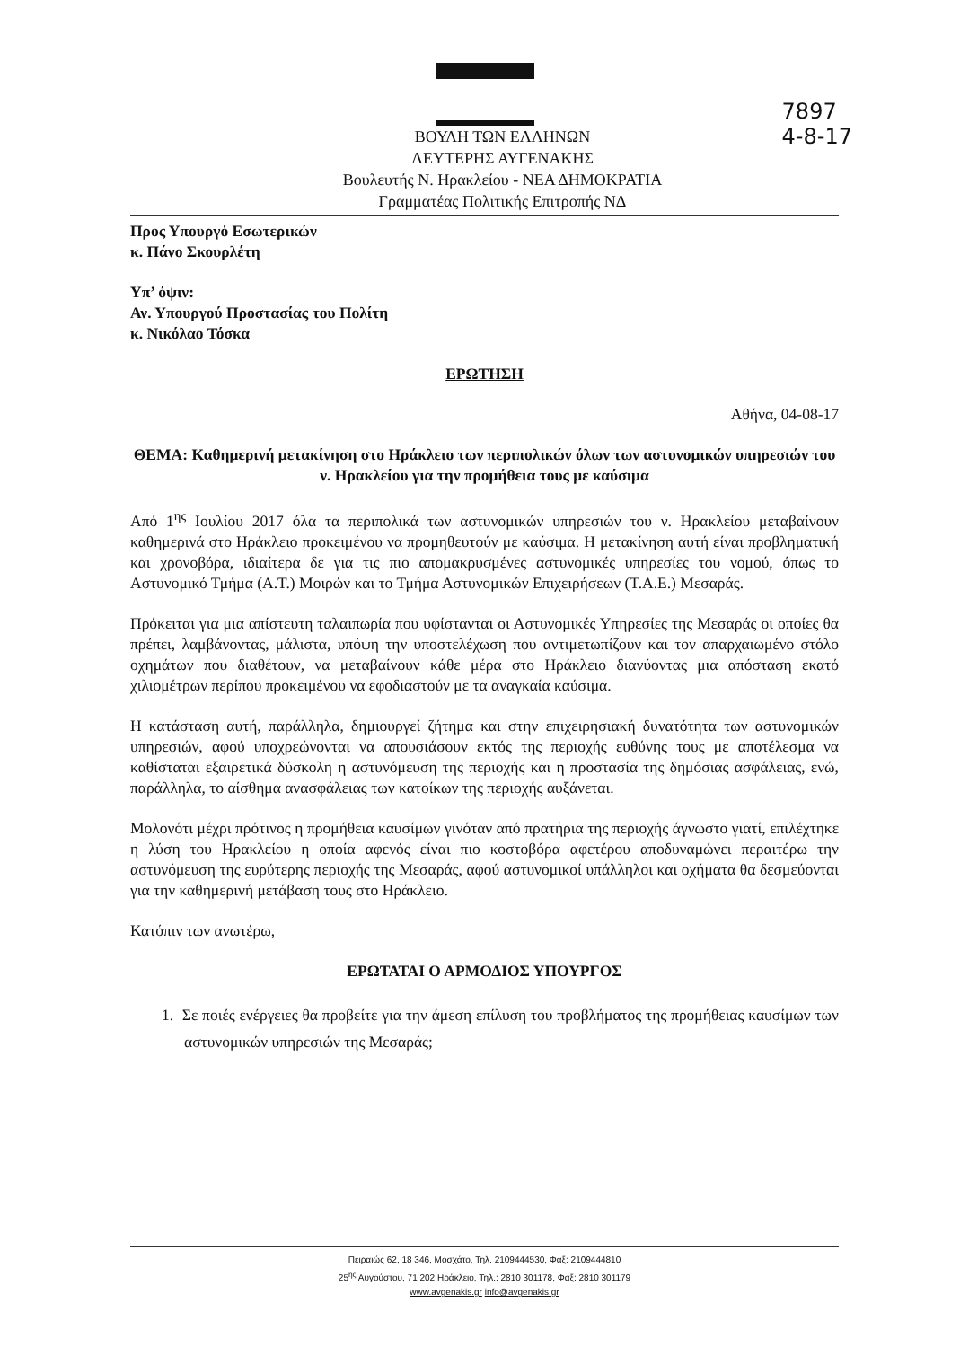7897
4-8-17
ΒΟΥΛΗ ΤΩΝ ΕΛΛΗΝΩΝ
ΛΕΥΤΕΡΗΣ ΑΥΓΕΝΑΚΗΣ
Βουλευτής Ν. Ηρακλείου - ΝΕΑ ΔΗΜΟΚΡΑΤΙΑ
Γραμματέας Πολιτικής Επιτροπής ΝΔ
Προς Υπουργό Εσωτερικών
κ. Πάνο Σκουρλέτη
Υπ’ όψιν:
Αν. Υπουργού Προστασίας του Πολίτη
κ. Νικόλαο Τόσκα
ΕΡΩΤΗΣΗ
Αθήνα, 04-08-17
ΘΕΜΑ: Καθημερινή μετακίνηση στο Ηράκλειο των περιπολικών όλων των αστυνομικών υπηρεσιών του ν. Ηρακλείου για την προμήθεια τους με καύσιμα
Από 1<sup>ης</sup> Ιουλίου 2017 όλα τα περιπολικά των αστυνομικών υπηρεσιών του ν. Ηρακλείου μεταβαίνουν καθημερινά στο Ηράκλειο προκειμένου να προμηθευτούν με καύσιμα. Η μετακίνηση αυτή είναι προβληματική και χρονοβόρα, ιδιαίτερα δε για τις πιο απομακρυσμένες αστυνομικές υπηρεσίες του νομού, όπως το Αστυνομικό Τμήμα (Α.Τ.) Μοιρών και το Τμήμα Αστυνομικών Επιχειρήσεων (Τ.Α.Ε.) Μεσαράς.
Πρόκειται για μια απίστευτη ταλαιπωρία που υφίστανται οι Αστυνομικές Υπηρεσίες της Μεσαράς οι οποίες θα πρέπει, λαμβάνοντας, μάλιστα, υπόψη την υποστελέχωση που αντιμετωπίζουν και τον απαρχαιωμένο στόλο οχημάτων που διαθέτουν, να μεταβαίνουν κάθε μέρα στο Ηράκλειο διανύοντας μια απόσταση εκατό χιλιομέτρων περίπου προκειμένου να εφοδιαστούν με τα αναγκαία καύσιμα.
Η κατάσταση αυτή, παράλληλα, δημιουργεί ζήτημα και στην επιχειρησιακή δυνατότητα των αστυνομικών υπηρεσιών, αφού υποχρεώνονται να απουσιάσουν εκτός της περιοχής ευθύνης τους με αποτέλεσμα να καθίσταται εξαιρετικά δύσκολη η αστυνόμευση της περιοχής και η προστασία της δημόσιας ασφάλειας, ενώ, παράλληλα, το αίσθημα ανασφάλειας των κατοίκων της περιοχής αυξάνεται.
Μολονότι μέχρι πρότινος η προμήθεια καυσίμων γινόταν από πρατήρια της περιοχής άγνωστο γιατί, επιλέχτηκε η λύση του Ηρακλείου η οποία αφενός είναι πιο κοστοβόρα αφετέρου αποδυναμώνει περαιτέρω την αστυνόμευση της ευρύτερης περιοχής της Μεσαράς, αφού αστυνομικοί υπάλληλοι και οχήματα θα δεσμεύονται για την καθημερινή μετάβαση τους στο Ηράκλειο.
Κατόπιν των ανωτέρω,
ΕΡΩΤΑΤΑΙ Ο ΑΡΜΟΔΙΟΣ ΥΠΟΥΡΓΟΣ
1. Σε ποιές ενέργειες θα προβείτε για την άμεση επίλυση του προβλήματος της προμήθειας καυσίμων των αστυνομικών υπηρεσιών της Μεσαράς;
Πειραιώς 62, 18 346, Μοσχάτο, Τηλ. 2109444530, Φαξ: 2109444810
25<sup>ης</sup> Αυγούστου, 71 202 Ηράκλειο, Τηλ.: 2810 301178, Φαξ: 2810 301179
www.avgenakis.gr info@avgenakis.gr